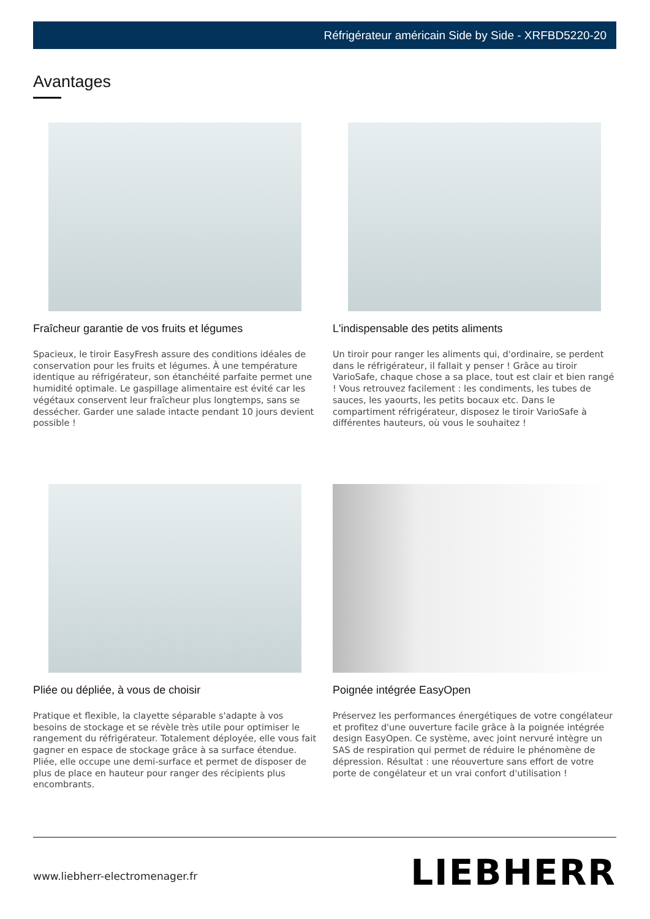Réfrigérateur américain Side by Side - XRFBD5220-20
Avantages
Fraîcheur garantie de vos fruits et légumes
Spacieux, le tiroir EasyFresh assure des conditions idéales de conservation pour les fruits et légumes. À une température identique au réfrigérateur, son étanchéité parfaite permet une humidité optimale. Le gaspillage alimentaire est évité car les végétaux conservent leur fraîcheur plus longtemps, sans se dessécher. Garder une salade intacte pendant 10 jours devient possible !
L'indispensable des petits aliments
Un tiroir pour ranger les aliments qui, d'ordinaire, se perdent dans le réfrigérateur, il fallait y penser ! Grâce au tiroir VarioSafe, chaque chose a sa place, tout est clair et bien rangé ! Vous retrouvez facilement : les condiments, les tubes de sauces, les yaourts, les petits bocaux etc. Dans le compartiment réfrigérateur, disposez le tiroir VarioSafe à différentes hauteurs, où vous le souhaitez !
Pliée ou dépliée, à vous de choisir
Pratique et flexible, la clayette séparable s'adapte à vos besoins de stockage et se révèle très utile pour optimiser le rangement du réfrigérateur. Totalement déployée, elle vous fait gagner en espace de stockage grâce à sa surface étendue. Pliée, elle occupe une demi-surface et permet de disposer de plus de place en hauteur pour ranger des récipients plus encombrants.
Poignée intégrée EasyOpen
Préservez les performances énergétiques de votre congélateur et profitez d'une ouverture facile grâce à la poignée intégrée design EasyOpen. Ce système, avec joint nervuré intègre un SAS de respiration qui permet de réduire le phénomène de dépression. Résultat : une réouverture sans effort de votre porte de congélateur et un vrai confort d'utilisation !
www.liebherr-electromenager.fr LIEBHERR